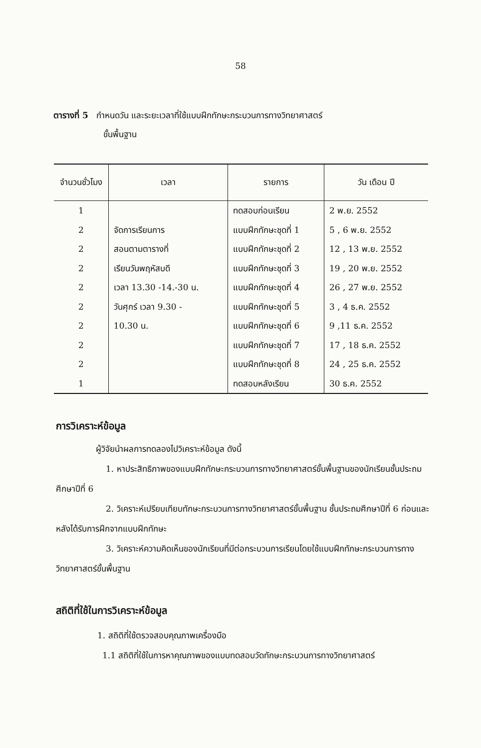58
ตารางที่ 5 กำหนดวัน และระยะเวลาที่ใช้แบบฝึกทักษะกระบวนการทางวิทยาศาสตร์
ขั้นพื้นฐาน
| จำนวนชั่วโมง | เวลา | รายการ | วัน เดือน ปี |
| --- | --- | --- | --- |
| 1 2 2 2 2 2 2 2 2 1 | จัดการเรียนการ สอนตามตารางที่ เรียนวันพฤหัสบดี เวลา 13.30 -14.-30 น. วันศุกร์ เวลา 9.30 - 10.30 น. | ทดสอบก่อนเรียน แบบฝึกทักษะชุดที่ 1 แบบฝึกทักษะชุดที่ 2 แบบฝึกทักษะชุดที่ 3 แบบฝึกทักษะชุดที่ 4 แบบฝึกทักษะชุดที่ 5 แบบฝึกทักษะชุดที่ 6 แบบฝึกทักษะชุดที่ 7 แบบฝึกทักษะชุดที่ 8 ทดสอบหลังเรียน | 2 พ.ย. 2552 5 , 6 พ.ย. 2552 12 , 13 พ.ย. 2552 19 , 20 พ.ย. 2552 26 , 27 พ.ย. 2552 3 , 4 ธ.ค. 2552 9 ,11 ธ.ค. 2552 17 , 18 ธ.ค. 2552 24 , 25 ธ.ค. 2552 30 ธ.ค. 2552 |
การวิเคราะห์ข้อมูล
ผู้วิจัยนำผลการทดลองไปวิเคราะห์ข้อมูล ดังนี้
1. หาประสิทธิภาพของแบบฝึกทักษะกระบวนการทางวิทยาศาสตร์ขั้นพื้นฐานของนักเรียนชั้นประถมศึกษาปีที่ 6
2. วิเคราะห์เปรียบเทียบทักษะกระบวนการทางวิทยาศาสตร์ขั้นพื้นฐาน ชั้นประถมศึกษาปีที่ 6 ก่อนและหลังได้รับการฝึกจากแบบฝึกทักษะ
3. วิเคราะห์ความคิดเห็นของนักเรียนที่มีต่อกระบวนการเรียนโดยใช้แบบฝึกทักษะกระบวนการทางวิทยาศาสตร์ขั้นพื้นฐาน
สถิติที่ใช้ในการวิเคราะห์ข้อมูล
1. สถิติที่ใช้ตรวจสอบคุณภาพเครื่องมือ
1.1 สถิติที่ใช้ในการหาคุณภาพของแบบทดสอบวัดทักษะกระบวนการทางวิทยาศาสตร์